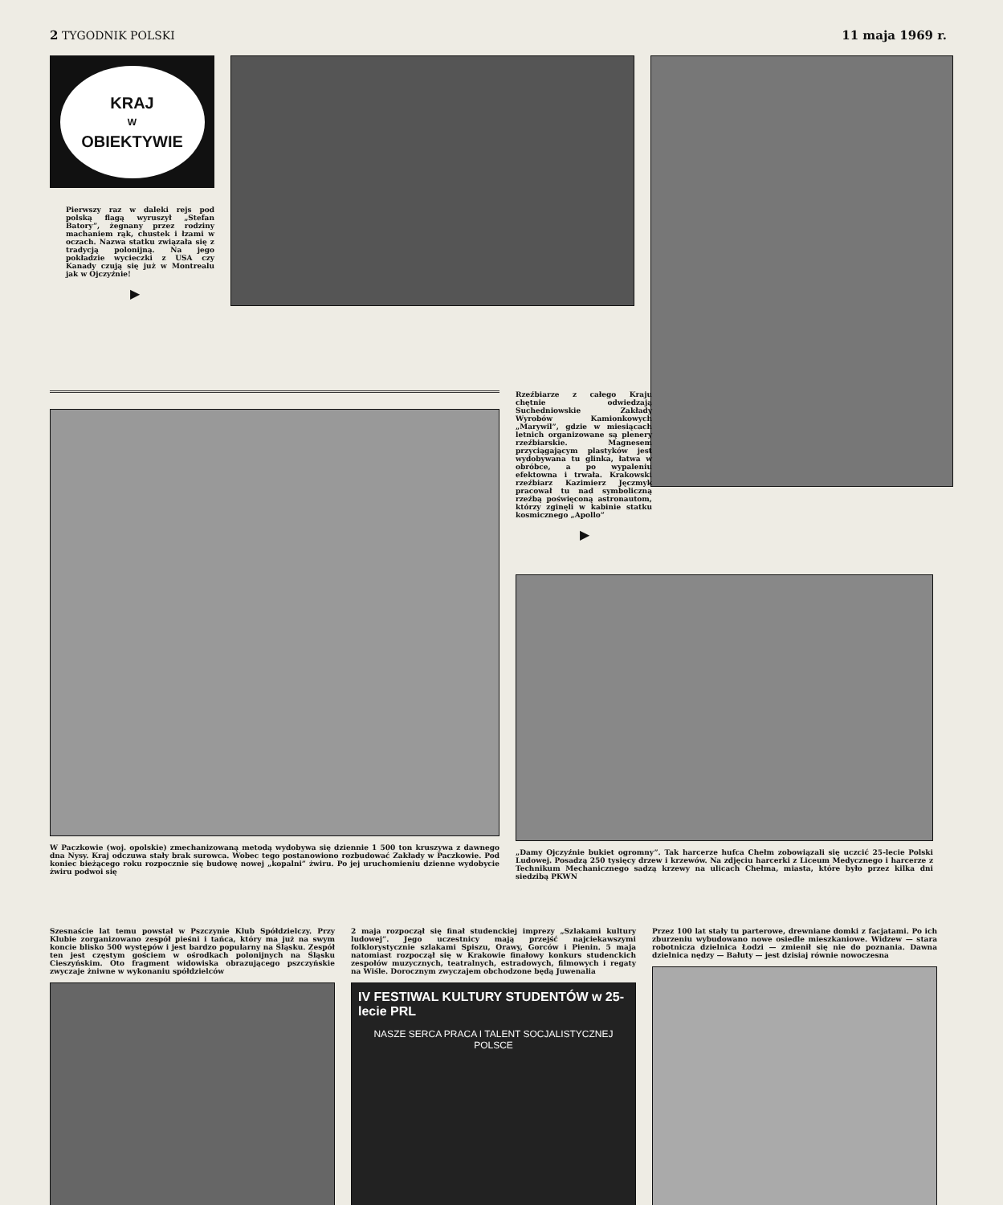2 TYGODNIK POLSKI 11 maja 1969 r.
KRAJ
W
OBIEKTYWIE
Pierwszy raz w daleki rejs pod polską flagą wyruszył „Stefan Batory”, żegnany przez rodziny machaniem rąk, chustek i łzami w oczach. Nazwa statku związała się z tradycją polonijną. Na jego pokładzie wycieczki z USA czy Kanady czują się już w Montrealu jak w Ojczyźnie!
▶
W Paczkowie (woj. opolskie) zmechanizowaną metodą wydobywa się dziennie 1 500 ton kruszywa z dawnego dna Nysy. Kraj odczuwa stały brak surowca. Wobec tego postanowiono rozbudować Zakłady w Paczkowie. Pod koniec bieżącego roku rozpocznie się budowę nowej „kopalni” żwiru. Po jej uruchomieniu dzienne wydobycie żwiru podwoi się
Rzeźbiarze z całego Kraju chętnie odwiedzają Suchedniowskie Zakłady Wyrobów Kamionkowych „Marywil”, gdzie w miesiącach letnich organizowane są plenery rzeźbiarskie. Magnesem przyciągającym plastyków jest wydobywana tu glinka, łatwa w obróbce, a po wypaleniu efektowna i trwała. Krakowski rzeźbiarz Kazimierz Jęczmyk pracował tu nad symboliczną rzeźbą poświęconą astronautom, którzy zginęli w kabinie statku kosmicznego „Apollo”
▶
„Damy Ojczyźnie bukiet ogromny”. Tak harcerze hufca Chełm zobowiązali się uczcić 25-lecie Polski Ludowej. Posadzą 250 tysięcy drzew i krzewów. Na zdjęciu harcerki z Liceum Medycznego i harcerze z Technikum Mechanicznego sadzą krzewy na ulicach Chełma, miasta, które było przez kilka dni siedzibą PKWN
Szesnaście lat temu powstał w Pszczynie Klub Spółdzielczy. Przy Klubie zorganizowano zespół pieśni i tańca, który ma już na swym koncie blisko 500 występów i jest bardzo popularny na Śląsku. Zespół ten jest częstym gościem w ośrodkach polonijnych na Śląsku Cieszyńskim. Oto fragment widowiska obrazującego pszczyńskie zwyczaje żniwne w wykonaniu spółdzielców
2 maja rozpoczął się finał studenckiej imprezy „Szlakami kultury ludowej”. Jego uczestnicy mają przejść najciekawszymi folklorystycznie szlakami Spiszu, Orawy, Gorców i Pienin. 5 maja natomiast rozpoczął się w Krakowie finałowy konkurs studenckich zespołów muzycznych, teatralnych, estradowych, filmowych i regaty na Wiśle. Dorocznym zwyczajem obchodzone będą Juwenalia
IV FESTIWAL KULTURY STUDENTÓW w 25-lecie PRL
NASZE SERCA PRACA I TALENT SOCJALISTYCZNEJ POLSCE
Przez 100 lat stały tu parterowe, drewniane domki z facjatami. Po ich zburzeniu wybudowano nowe osiedle mieszkaniowe. Widzew — stara robotnicza dzielnica Łodzi — zmienił się nie do poznania. Dawna dzielnica nędzy — Bałuty — jest dzisiaj równie nowoczesna